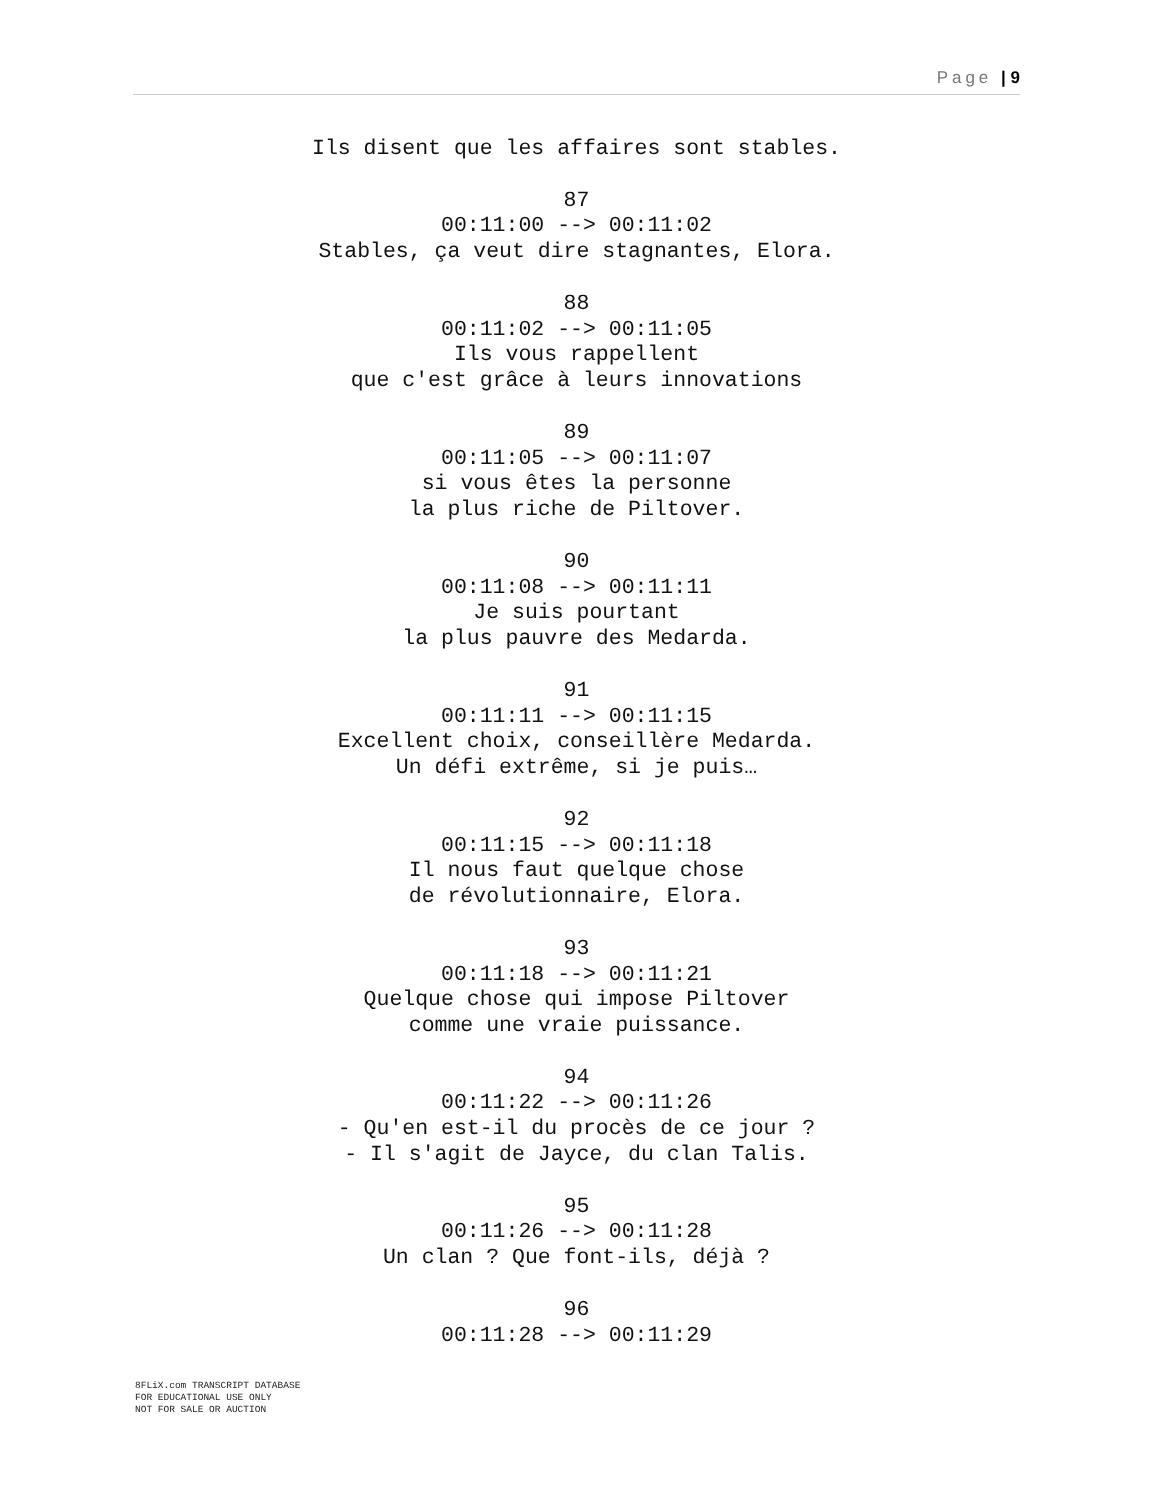Page | 9
Ils disent que les affaires sont stables.
87
00:11:00 --> 00:11:02
Stables, ça veut dire stagnantes, Elora.
88
00:11:02 --> 00:11:05
Ils vous rappellent
que c'est grâce à leurs innovations
89
00:11:05 --> 00:11:07
si vous êtes la personne
la plus riche de Piltover.
90
00:11:08 --> 00:11:11
Je suis pourtant
la plus pauvre des Medarda.
91
00:11:11 --> 00:11:15
Excellent choix, conseillère Medarda.
Un défi extrême, si je puis…
92
00:11:15 --> 00:11:18
Il nous faut quelque chose
de révolutionnaire, Elora.
93
00:11:18 --> 00:11:21
Quelque chose qui impose Piltover
comme une vraie puissance.
94
00:11:22 --> 00:11:26
- Qu'en est-il du procès de ce jour ?
- Il s'agit de Jayce, du clan Talis.
95
00:11:26 --> 00:11:28
Un clan ? Que font-ils, déjà ?
96
00:11:28 --> 00:11:29
8FLiX.com TRANSCRIPT DATABASE
FOR EDUCATIONAL USE ONLY
NOT FOR SALE OR AUCTION